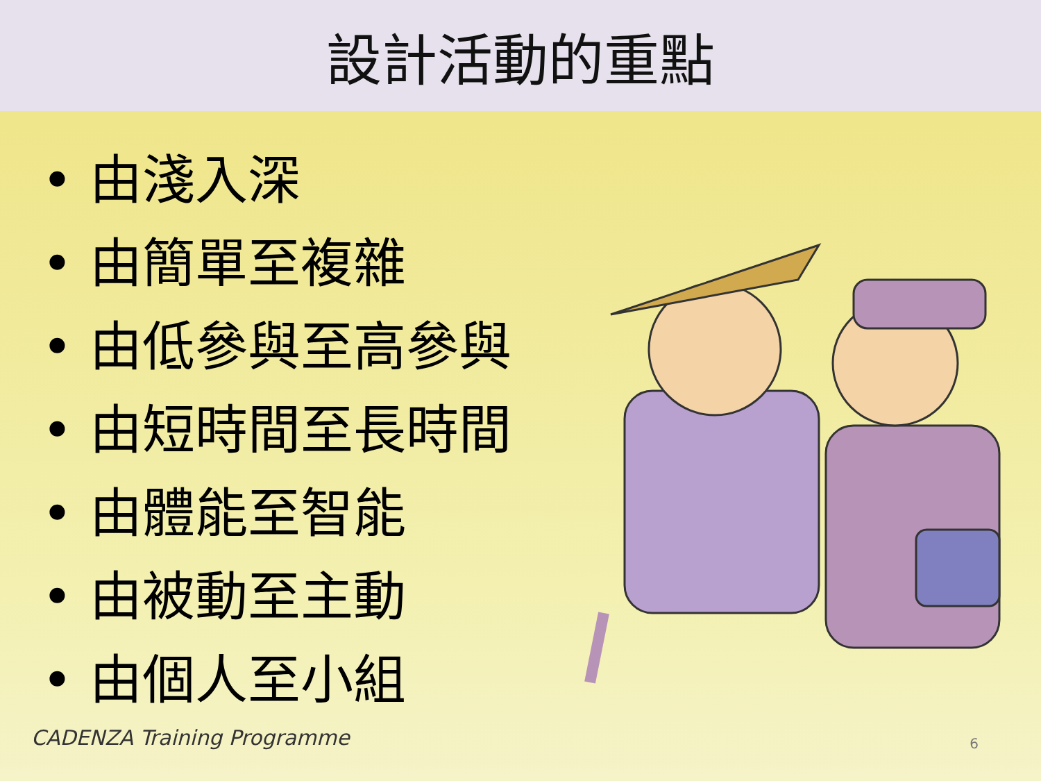設計活動的重點
• 由淺入深
• 由簡單至複雜
• 由低參與至高參與
• 由短時間至長時間
• 由體能至智能
• 由被動至主動
• 由個人至小組
CADENZA Training Programme 6